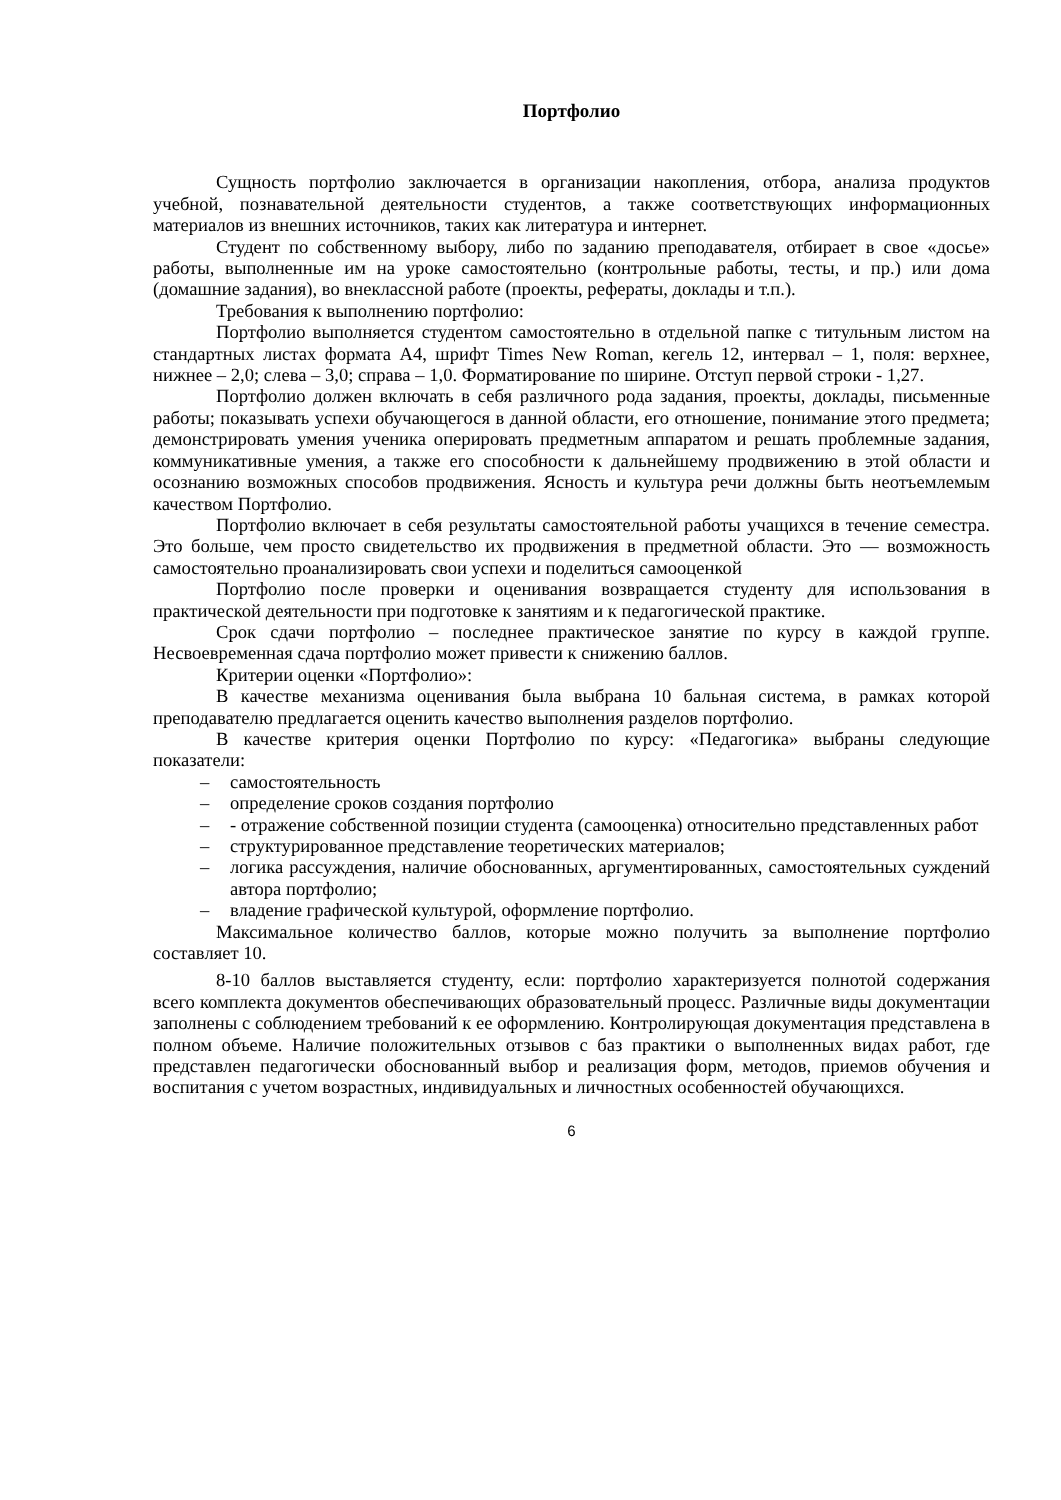Портфолио
Сущность портфолио заключается в организации накопления, отбора, анализа продуктов учебной, познавательной деятельности студентов, а также соответствующих информационных материалов из внешних источников, таких как литература и интернет.
Студент по собственному выбору, либо по заданию преподавателя, отбирает в свое «досье» работы, выполненные им на уроке самостоятельно (контрольные работы, тесты, и пр.) или дома (домашние задания), во внеклассной работе (проекты, рефераты, доклады и т.п.).
Требования к выполнению портфолио:
Портфолио выполняется студентом самостоятельно в отдельной папке с титульным листом на стандартных листах формата А4, шрифт Times New Roman, кегель 12, интервал – 1, поля: верхнее, нижнее – 2,0; слева – 3,0; справа – 1,0. Форматирование по ширине. Отступ первой строки - 1,27.
Портфолио должен включать в себя различного рода задания, проекты, доклады, письменные работы; показывать успехи обучающегося в данной области, его отношение, понимание этого предмета; демонстрировать умения ученика оперировать предметным аппаратом и решать проблемные задания, коммуникативные умения, а также его способности к дальнейшему продвижению в этой области и осознанию возможных способов продвижения. Ясность и культура речи должны быть неотъемлемым качеством Портфолио.
Портфолио включает в себя результаты самостоятельной работы учащихся в течение семестра. Это больше, чем просто свидетельство их продвижения в предметной области. Это — возможность самостоятельно проанализировать свои успехи и поделиться самооценкой
Портфолио после проверки и оценивания возвращается студенту для использования в практической деятельности при подготовке к занятиям и к педагогической практике.
Срок сдачи портфолио – последнее практическое занятие по курсу в каждой группе. Несвоевременная сдача портфолио может привести к снижению баллов.
Критерии оценки «Портфолио»:
В качестве механизма оценивания была выбрана 10 бальная система, в рамках которой преподавателю предлагается оценить качество выполнения разделов портфолио.
В качестве критерия оценки Портфолио по курсу: «Педагогика» выбраны следующие показатели:
– самостоятельность
– определение сроков создания портфолио
– - отражение собственной позиции студента (самооценка) относительно представленных работ
– структурированное представление теоретических материалов;
– логика рассуждения, наличие обоснованных, аргументированных, самостоятельных суждений автора портфолио;
– владение графической культурой, оформление портфолио.
Максимальное количество баллов, которые можно получить за выполнение портфолио составляет 10.
8-10 баллов выставляется студенту, если: портфолио характеризуется полнотой содержания всего комплекта документов обеспечивающих образовательный процесс. Различные виды документации заполнены с соблюдением требований к ее оформлению. Контролирующая документация представлена в полном объеме. Наличие положительных отзывов с баз практики о выполненных видах работ, где представлен педагогически обоснованный выбор и реализация форм, методов, приемов обучения и воспитания с учетом возрастных, индивидуальных и личностных особенностей обучающихся.
6